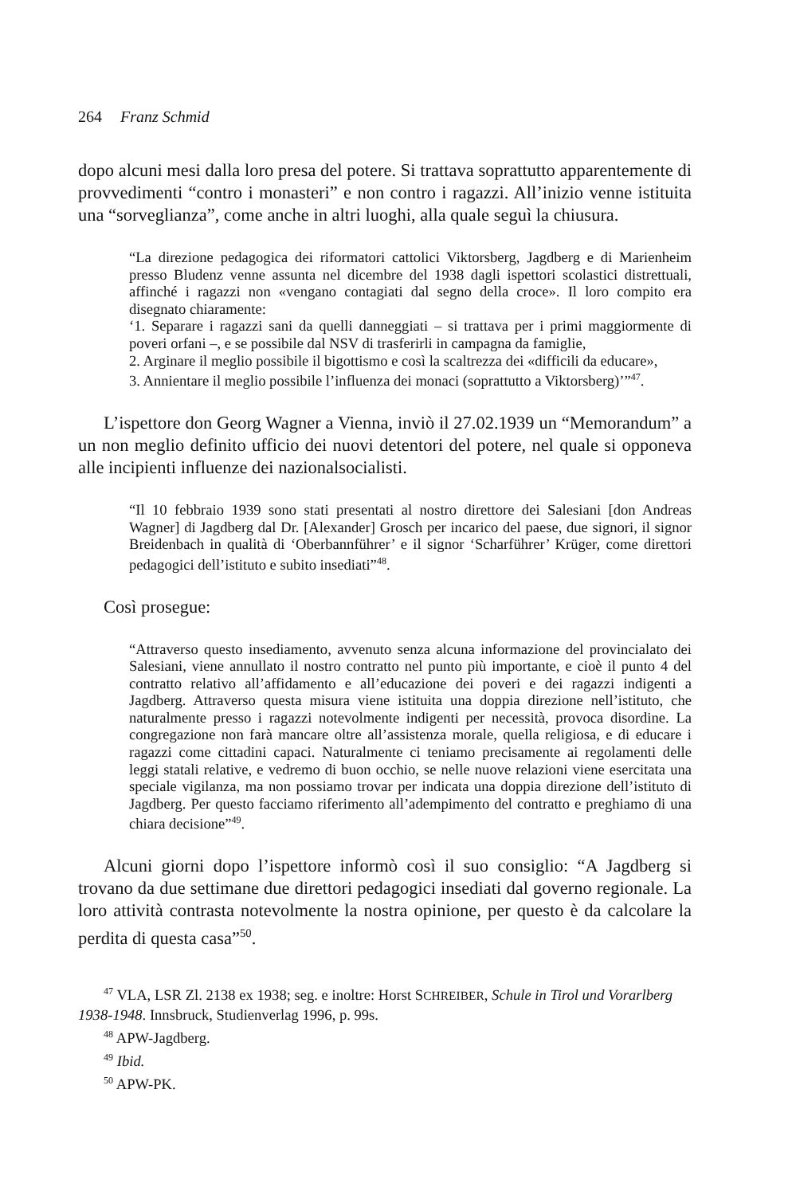264 Franz Schmid
dopo alcuni mesi dalla loro presa del potere. Si trattava soprattutto apparentemente di provvedimenti “contro i monasteri” e non contro i ragazzi. All’inizio venne istituita una “sorveglianza”, come anche in altri luoghi, alla quale seguì la chiusura.
“La direzione pedagogica dei riformatori cattolici Viktorsberg, Jagdberg e di Marienheim presso Bludenz venne assunta nel dicembre del 1938 dagli ispettori scolastici distrettuali, affinché i ragazzi non «vengano contagiati dal segno della croce». Il loro compito era disegnato chiaramente:
‘1. Separare i ragazzi sani da quelli danneggiati – si trattava per i primi maggiormente di poveri orfani –, e se possibile dal NSV di trasferirli in campagna da famiglie,
2. Arginare il meglio possibile il bigottismo e così la scaltrezza dei «difficili da educare»,
3. Annientare il meglio possibile l’influenza dei monaci (soprattutto a Viktorsberg)’”<sup>47</sup>.
L’ispettore don Georg Wagner a Vienna, inviò il 27.02.1939 un “Memorandum” a un non meglio definito ufficio dei nuovi detentori del potere, nel quale si opponeva alle incipienti influenze dei nazionalsocialisti.
“Il 10 febbraio 1939 sono stati presentati al nostro direttore dei Salesiani [don Andreas Wagner] di Jagdberg dal Dr. [Alexander] Grosch per incarico del paese, due signori, il signor Breidenbach in qualità di ‘Oberbannführer’ e il signor ‘Scharführer’ Krüger, come direttori pedagogici dell’istituto e subito insediati”<sup>48</sup>.
Così prosegue:
“Attraverso questo insediamento, avvenuto senza alcuna informazione del provincialato dei Salesiani, viene annullato il nostro contratto nel punto più importante, e cioè il punto 4 del contratto relativo all’affidamento e all’educazione dei poveri e dei ragazzi indigenti a Jagdberg. Attraverso questa misura viene istituita una doppia direzione nell’istituto, che naturalmente presso i ragazzi notevolmente indigenti per necessità, provoca disordine. La congregazione non farà mancare oltre all’assistenza morale, quella religiosa, e di educare i ragazzi come cittadini capaci. Naturalmente ci teniamo precisamente ai regolamenti delle leggi statali relative, e vedremo di buon occhio, se nelle nuove relazioni viene esercitata una speciale vigilanza, ma non possiamo trovar per indicata una doppia direzione dell’istituto di Jagdberg. Per questo facciamo riferimento all’adempimento del contratto e preghiamo di una chiara decisione”<sup>49</sup>.
Alcuni giorni dopo l’ispettore informò così il suo consiglio: “A Jagdberg si trovano da due settimane due direttori pedagogici insediati dal governo regionale. La loro attività contrasta notevolmente la nostra opinione, per questo è da calcolare la perdita di questa casa”<sup>50</sup>.
<sup>47</sup> VLA, LSR Zl. 2138 ex 1938; seg. e inoltre: Horst SCHREIBER, Schule in Tirol und Vorarlberg 1938-1948. Innsbruck, Studienverlag 1996, p. 99s.
<sup>48</sup> APW-Jagdberg.
<sup>49</sup> Ibid.
<sup>50</sup> APW-PK.